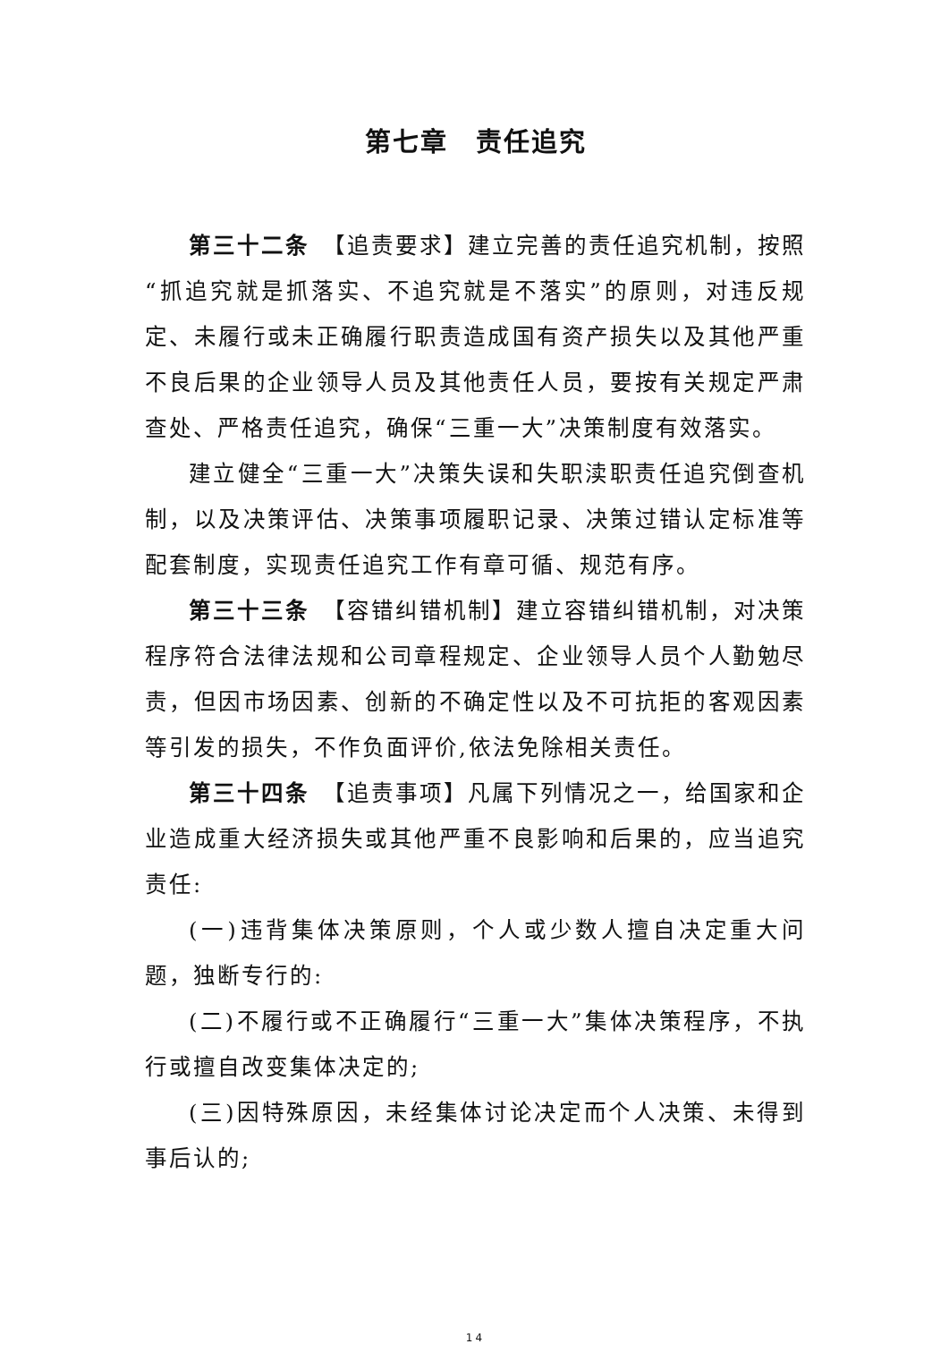第七章　责任追究
第三十二条　【追责要求】建立完善的责任追究机制，按照“抓追究就是抓落实、不追究就是不落实”的原则，对违反规定、未履行或未正确履行职责造成国有资产损失以及其他严重不良后果的企业领导人员及其他责任人员，要按有关规定严肃查处、严格责任追究，确保“三重一大”决策制度有效落实。
建立健全“三重一大”决策失误和失职渎职责任追究倒查机制，以及决策评估、决策事项履职记录、决策过错认定标准等配套制度，实现责任追究工作有章可循、规范有序。
第三十三条　【容错纠错机制】建立容错纠错机制，对决策程序符合法律法规和公司章程规定、企业领导人员个人勤勉尽责，但因市场因素、创新的不确定性以及不可抗拒的客观因素等引发的损失，不作负面评价,依法免除相关责任。
第三十四条　【追责事项】凡属下列情况之一，给国家和企业造成重大经济损失或其他严重不良影响和后果的，应当追究责任:
(一)违背集体决策原则，个人或少数人擅自决定重大问题，独断专行的:
(二)不履行或不正确履行“三重一大”集体决策程序，不执行或擅自改变集体决定的;
(三)因特殊原因，未经集体讨论决定而个人决策、未得到事后认的;
14